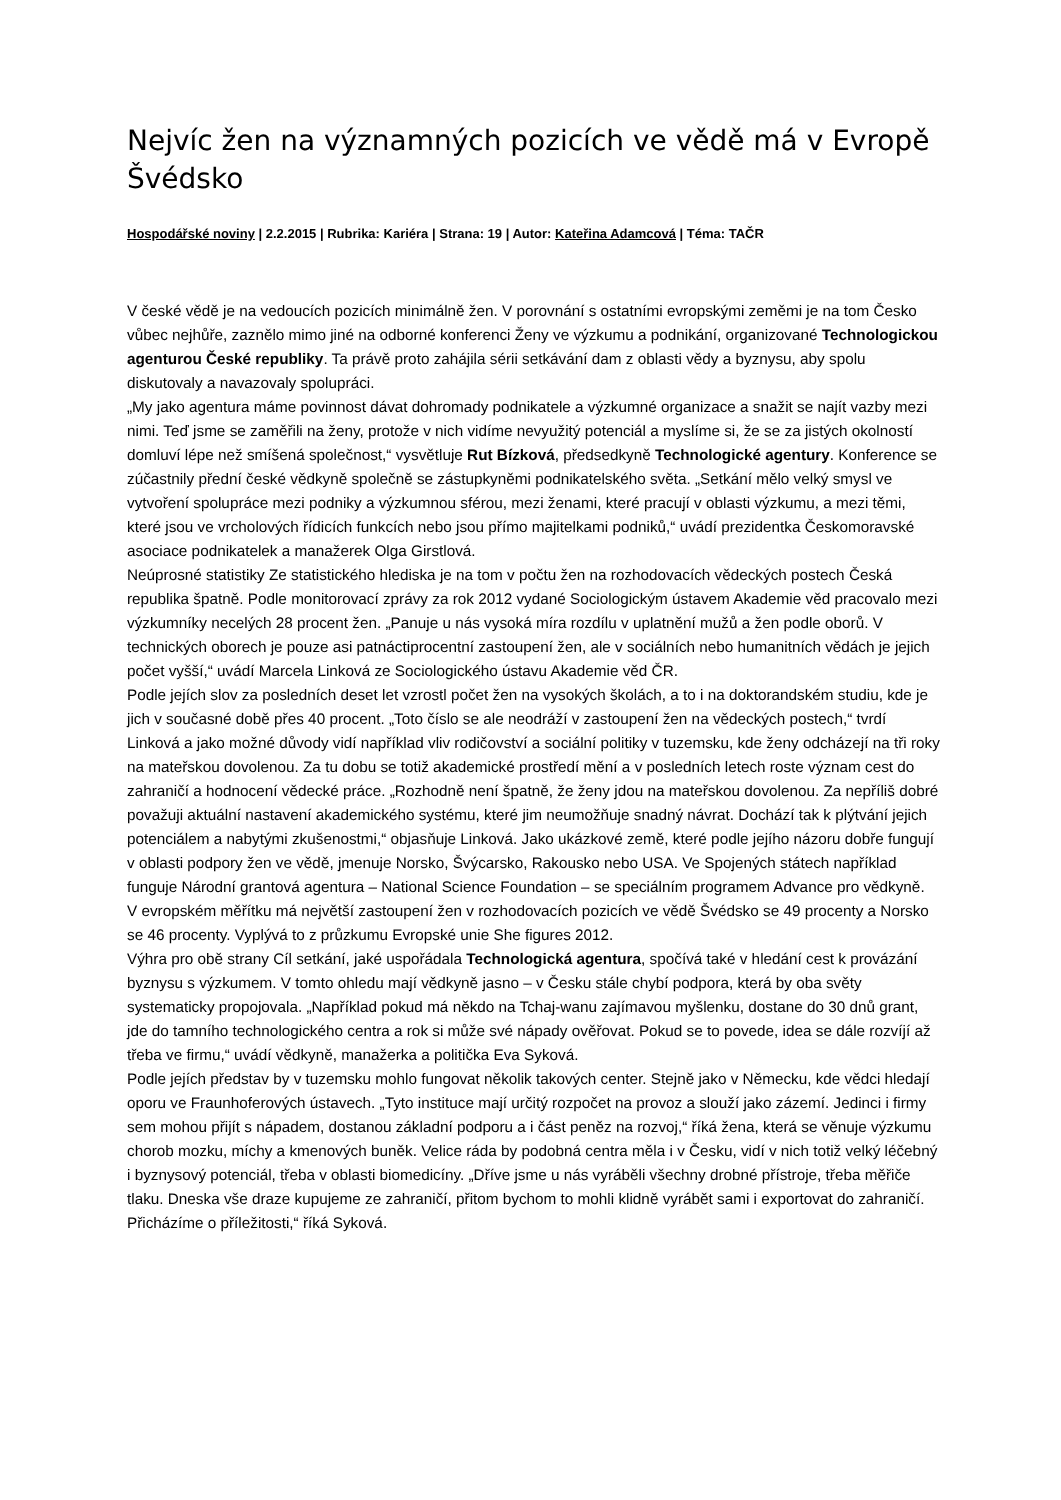Nejvíc žen na významných pozicích ve vědě má v Evropě Švédsko
Hospodářské noviny | 2.2.2015 | Rubrika: Kariéra | Strana: 19 | Autor: Kateřina Adamcová | Téma: TAČR
V české vědě je na vedoucích pozicích minimálně žen. V porovnání s ostatními evropskými zeměmi je na tom Česko vůbec nejhůře, zaznělo mimo jiné na odborné konferenci Ženy ve výzkumu a podnikání, organizované Technologickou agenturou České republiky. Ta právě proto zahájila sérii setkávání dam z oblasti vědy a byznysu, aby spolu diskutovaly a navazovaly spolupráci.
„My jako agentura máme povinnost dávat dohromady podnikatele a výzkumné organizace a snažit se najít vazby mezi nimi. Teď jsme se zaměřili na ženy, protože v nich vidíme nevyužitý potenciál a myslíme si, že se za jistých okolností domluví lépe než smíšená společnost,“ vysvětluje Rut Bízková, předsedkyně Technologické agentury. Konference se zúčastnily přední české vědkyně společně se zástupkyněmi podnikatelského světa. „Setkání mělo velký smysl ve vytvoření spolupráce mezi podniky a výzkumnou sférou, mezi ženami, které pracují v oblasti výzkumu, a mezi těmi, které jsou ve vrcholových řídicích funkcích nebo jsou přímo majitelkami podniků,“ uvádí prezidentka Českomoravské asociace podnikatelek a manažerek Olga Girstlová.
Neúprosné statistiky Ze statistického hlediska je na tom v počtu žen na rozhodovacích vědeckých postech Česká republika špatně. Podle monitorovací zprávy za rok 2012 vydané Sociologickým ústavem Akademie věd pracovalo mezi výzkumníky necelých 28 procent žen. „Panuje u nás vysoká míra rozdílu v uplatnění mužů a žen podle oborů. V technických oborech je pouze asi patnáctiprocentní zastoupení žen, ale v sociálních nebo humanitních vědách je jejich počet vyšší,“ uvádí Marcela Linková ze Sociologického ústavu Akademie věd ČR.
Podle jejích slov za posledních deset let vzrostl počet žen na vysokých školách, a to i na doktorandském studiu, kde je jich v současné době přes 40 procent. „Toto číslo se ale neodráží v zastoupení žen na vědeckých postech,“ tvrdí Linková a jako možné důvody vidí například vliv rodičovství a sociální politiky v tuzemsku, kde ženy odcházejí na tři roky na mateřskou dovolenou. Za tu dobu se totiž akademické prostředí mění a v posledních letech roste význam cest do zahraničí a hodnocení vědecké práce. „Rozhodně není špatně, že ženy jdou na mateřskou dovolenou. Za nepříliš dobré považuji aktuální nastavení akademického systému, které jim neumožňuje snadný návrat. Dochází tak k plýtvání jejich potenciálem a nabytými zkušenostmi,“ objasňuje Linková. Jako ukázkové země, které podle jejího názoru dobře fungují v oblasti podpory žen ve vědě, jmenuje Norsko, Švýcarsko, Rakousko nebo USA. Ve Spojených státech například funguje Národní grantová agentura – National Science Foundation – se speciálním programem Advance pro vědkyně.
V evropském měřítku má největší zastoupení žen v rozhodovacích pozicích ve vědě Švédsko se 49 procenty a Norsko se 46 procenty. Vyplývá to z průzkumu Evropské unie She figures 2012.
Výhra pro obě strany Cíl setkání, jaké uspořádala Technologická agentura, spočívá také v hledání cest k provázání byznysu s výzkumem. V tomto ohledu mají vědkyně jasno – v Česku stále chybí podpora, která by oba světy systematicky propojovala. „Například pokud má někdo na Tchaj-wanu zajímavou myšlenku, dostane do 30 dnů grant, jde do tamního technologického centra a rok si může své nápady ověřovat. Pokud se to povede, idea se dále rozvíjí až třeba ve firmu,“ uvádí vědkyně, manažerka a politička Eva Syková.
Podle jejích představ by v tuzemsku mohlo fungovat několik takových center. Stejně jako v Německu, kde vědci hledají oporu ve Fraunhoferových ústavech. „Tyto instituce mají určitý rozpočet na provoz a slouží jako zázemí. Jedinci i firmy sem mohou přijít s nápadem, dostanou základní podporu a i část peněz na rozvoj,“ říká žena, která se věnuje výzkumu chorob mozku, míchy a kmenových buněk. Velice ráda by podobná centra měla i v Česku, vidí v nich totiž velký léčebný i byznysový potenciál, třeba v oblasti biomedicíny. „Dříve jsme u nás vyráběli všechny drobné přístroje, třeba měřiče tlaku. Dneska vše draze kupujeme ze zahraničí, přitom bychom to mohli klidně vyrábět sami i exportovat do zahraničí. Přicházíme o příležitosti,“ říká Syková.